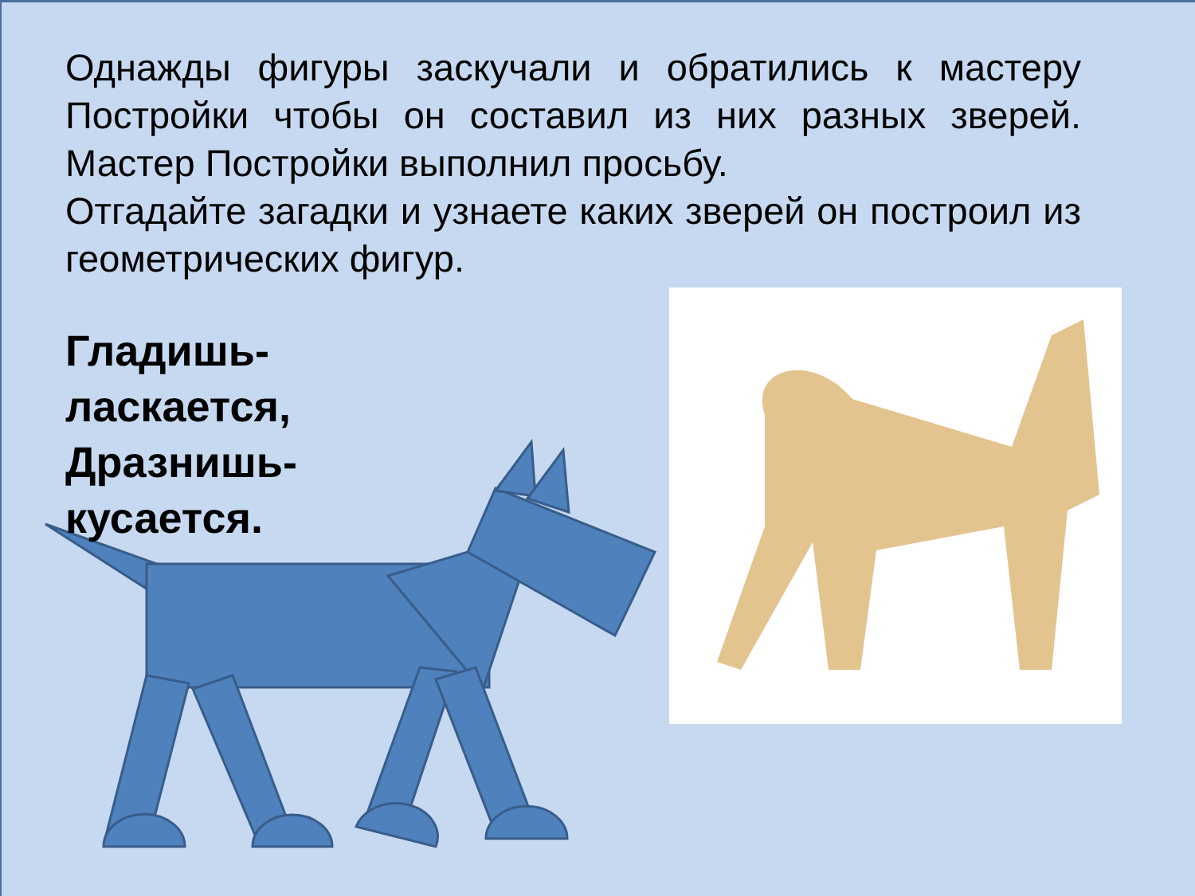Однажды фигуры заскучали и обратились к мастеру Постройки чтобы он составил из них разных зверей. Мастер Постройки выполнил просьбу.
Отгадайте загадки и узнаете каких зверей он построил из геометрических фигур.
Гладишь-
ласкается,
Дразнишь-
кусается.